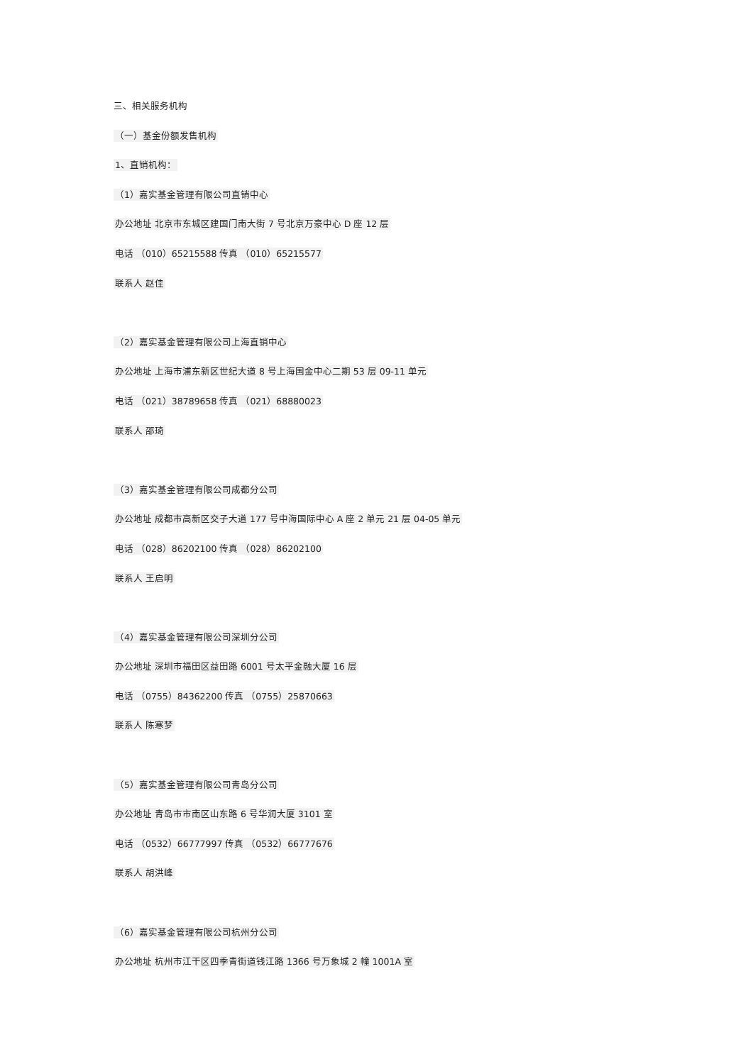三、相关服务机构
（一）基金份额发售机构
1、直销机构：
（1）嘉实基金管理有限公司直销中心
办公地址 北京市东城区建国门南大街 7 号北京万豪中心 D 座 12 层
电话 （010）65215588 传真 （010）65215577
联系人 赵佳
（2）嘉实基金管理有限公司上海直销中心
办公地址 上海市浦东新区世纪大道 8 号上海国金中心二期 53 层 09-11 单元
电话 （021）38789658 传真 （021）68880023
联系人 邵琦
（3）嘉实基金管理有限公司成都分公司
办公地址 成都市高新区交子大道 177 号中海国际中心 A 座 2 单元 21 层 04-05 单元
电话 （028）86202100 传真 （028）86202100
联系人 王启明
（4）嘉实基金管理有限公司深圳分公司
办公地址 深圳市福田区益田路 6001 号太平金融大厦 16 层
电话 （0755）84362200 传真 （0755）25870663
联系人 陈寒梦
（5）嘉实基金管理有限公司青岛分公司
办公地址 青岛市市南区山东路 6 号华润大厦 3101 室
电话 （0532）66777997 传真 （0532）66777676
联系人 胡洪峰
（6）嘉实基金管理有限公司杭州分公司
办公地址 杭州市江干区四季青街道钱江路 1366 号万象城 2 幢 1001A 室